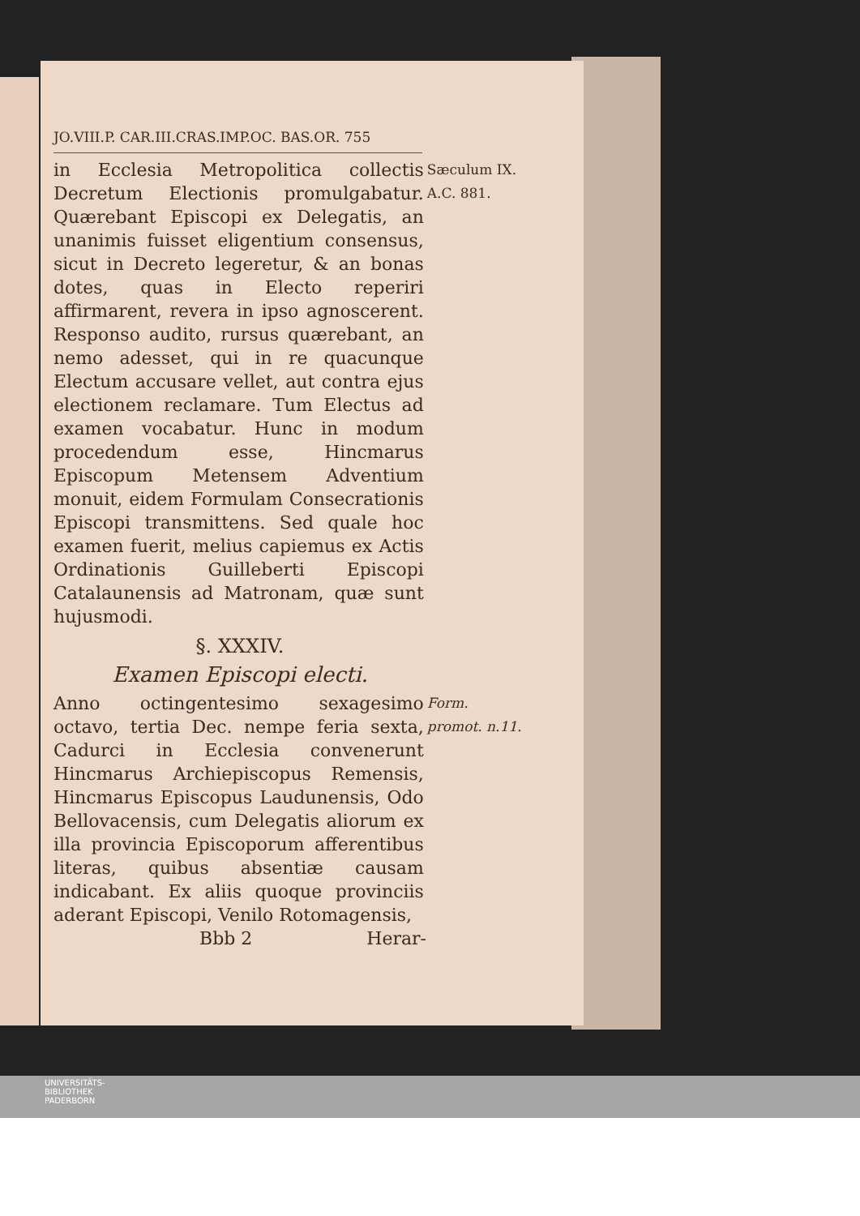JO.VIII.P. CAR.III.CRAS.IMP.OC. BAS.OR. 755
in Ecclesia Metropolitica collectis Decretum Electionis promulgabatur. Quærebant Episcopi ex Delegatis, an unanimis fuisset eligentium consensus, sicut in Decreto legeretur, & an bonas dotes, quas in Electo reperiri affirmarent, revera in ipso agnoscerent. Responso audito, rursus quærebant, an nemo adesset, qui in re quacunque Electum accusare vellet, aut contra ejus electionem reclamare. Tum Electus ad examen vocabatur. Hunc in modum procedendum esse, Hincmarus Episcopum Metensem Adventium monuit, eidem Formulam Consecrationis Episcopi transmittens. Sed quale hoc examen fuerit, melius capiemus ex Actis Ordinationis Guilleberti Episcopi Catalaunensis ad Matronam, quæ sunt hujusmodi.
Sæculum IX.
A.C. 881.
§. XXXIV.
Examen Episcopi electi.
Anno octingentesimo sexagesimo octavo, tertia Dec. nempe feria sexta, Cadurci in Ecclesia convenerunt Hincmarus Archiepiscopus Remensis, Hincmarus Episcopus Laudunensis, Odo Bellovacensis, cum Delegatis aliorum ex illa provincia Episcoporum afferentibus literas, quibus absentiæ causam indicabant. Ex aliis quoque provinciis aderant Episcopi, Venilo Rotomagensis,
Form. promot. n.11.
Bbb 2 Herar-
UNIVERSITÄTS-
BIBLIOTHEK
PADERBORN